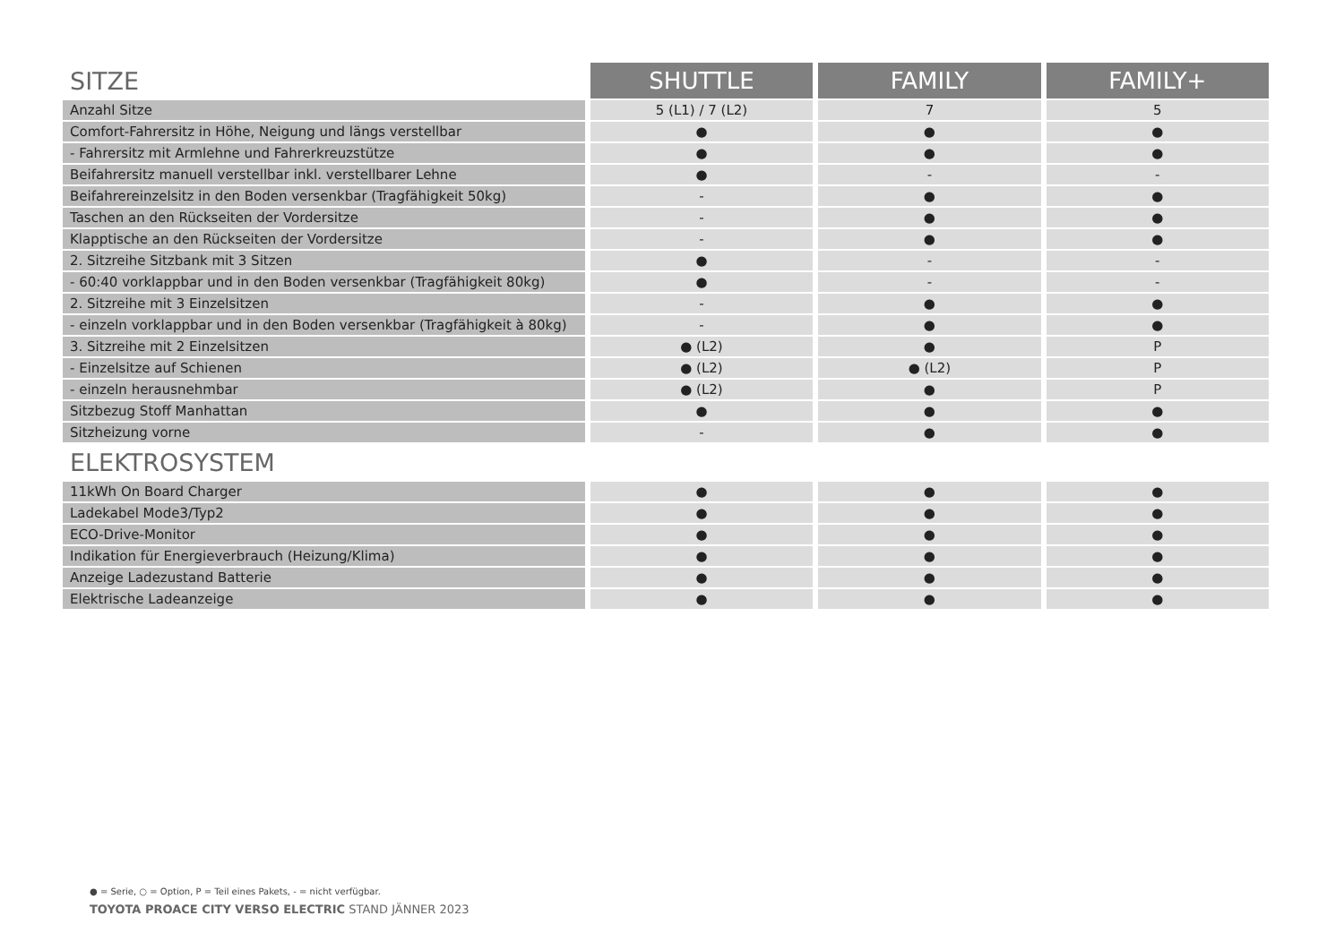| SITZE | SHUTTLE | FAMILY | FAMILY+ |
| Anzahl Sitze | 5 (L1) / 7 (L2) | 7 | 5 |
| Comfort-Fahrersitz in Höhe, Neigung und längs verstellbar | ● | ● | ● |
| - Fahrersitz mit Armlehne und Fahrerkreuzstütze | ● | ● | ● |
| Beifahrersitz manuell verstellbar inkl. verstellbarer Lehne | ● | - | - |
| Beifahrereinzelsitz in den Boden versenkbar (Tragfähigkeit 50kg) | - | ● | ● |
| Taschen an den Rückseiten der Vordersitze | - | ● | ● |
| Klapptische an den Rückseiten der Vordersitze | - | ● | ● |
| 2. Sitzreihe Sitzbank mit 3 Sitzen | ● | - | - |
| - 60:40 vorklappbar und in den Boden versenkbar (Tragfähigkeit 80kg) | ● | - | - |
| 2. Sitzreihe mit 3 Einzelsitzen | - | ● | ● |
| - einzeln vorklappbar und in den Boden versenkbar (Tragfähigkeit à 80kg) | - | ● | ● |
| 3. Sitzreihe mit 2 Einzelsitzen | ● (L2) | ● | P |
| - Einzelsitze auf Schienen | ● (L2) | ● (L2) | P |
| - einzeln herausnehmbar | ● (L2) | ● | P |
| Sitzbezug Stoff Manhattan | ● | ● | ● |
| Sitzheizung vorne | - | ● | ● |
| ELEKTROSYSTEM | | | |
| 11kWh On Board Charger | ● | ● | ● |
| Ladekabel Mode3/Typ2 | ● | ● | ● |
| ECO-Drive-Monitor | ● | ● | ● |
| Indikation für Energieverbrauch (Heizung/Klima) | ● | ● | ● |
| Anzeige Ladezustand Batterie | ● | ● | ● |
| Elektrische Ladeanzeige | ● | ● | ● |
● = Serie, ○ = Option, P = Teil eines Pakets, - = nicht verfügbar.
TOYOTA PROACE CITY VERSO ELECTRIC STAND JÄNNER 2023